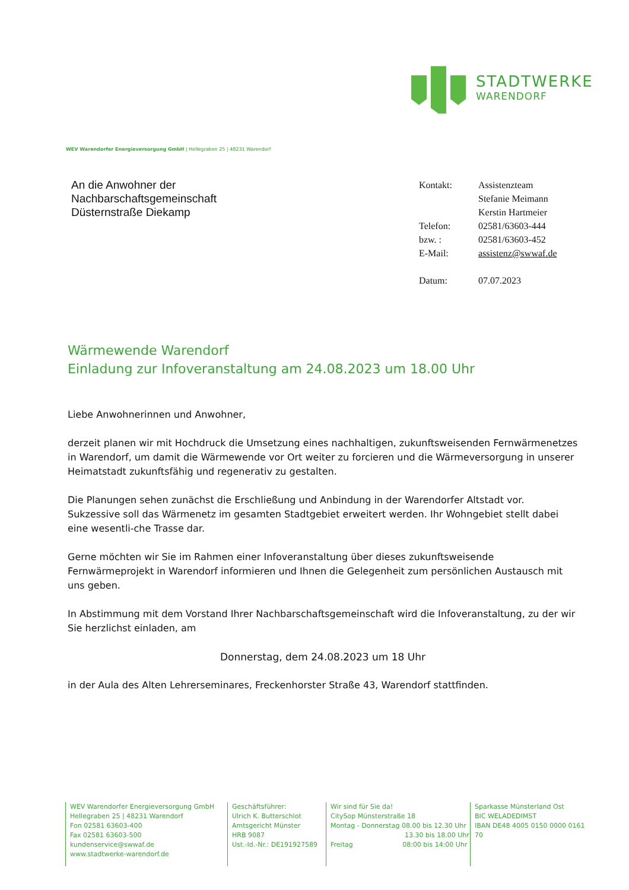STADTWERKE
WARENDORF
WEV Warendorfer Energieversorgung GmbH | Hellegraben 25 | 48231 Warendorf
An die Anwohner der
Nachbarschaftsgemeinschaft
Düsternstraße Diekamp
| Kontakt: | Assistenzteam Stefanie Meimann Kerstin Hartmeier |
| Telefon: | 02581/63603-444 |
| bzw. : | 02581/63603-452 |
| E-Mail: | assistenz@swwaf.de |
| Datum: | 07.07.2023 |
Wärmewende Warendorf
Einladung zur Infoveranstaltung am 24.08.2023 um 18.00 Uhr
Liebe Anwohnerinnen und Anwohner,
derzeit planen wir mit Hochdruck die Umsetzung eines nachhaltigen, zukunftsweisenden Fernwärmenetzes in Warendorf, um damit die Wärmewende vor Ort weiter zu forcieren und die Wärmeversorgung in unserer Heimatstadt zukunftsfähig und regenerativ zu gestalten.
Die Planungen sehen zunächst die Erschließung und Anbindung in der Warendorfer Altstadt vor. Sukzessive soll das Wärmenetz im gesamten Stadtgebiet erweitert werden. Ihr Wohngebiet stellt dabei eine wesentli-che Trasse dar.
Gerne möchten wir Sie im Rahmen einer Infoveranstaltung über dieses zukunftsweisende Fernwärmeprojekt in Warendorf informieren und Ihnen die Gelegenheit zum persönlichen Austausch mit uns geben.
In Abstimmung mit dem Vorstand Ihrer Nachbarschaftsgemeinschaft wird die Infoveranstaltung, zu der wir Sie herzlichst einladen, am
Donnerstag, dem 24.08.2023 um 18 Uhr
in der Aula des Alten Lehrerseminares, Freckenhorster Straße 43, Warendorf stattfinden.
WEV Warendorfer Energieversorgung GmbH
Hellegraben 25 | 48231 Warendorf
Fon 02581 63603-400
Fax 02581 63603-500
kundenservice@swwaf.de
www.stadtwerke-warendorf.de
Geschäftsführer:
Ulrich K. Butterschlot
Amtsgericht Münster
HRB 9087
Ust.-Id.-Nr.: DE191927589
Wir sind für Sie da!
CitySop Münsterstraße 18
Montag - Donnerstag 08.00 bis 12.30 Uhr
13.30 bis 18.00 Uhr
Freitag 08:00 bis 14:00 Uhr
Sparkasse Münsterland Ost
BIC WELADEDIMST
IBAN DE48 4005 0150 0000 0161 70